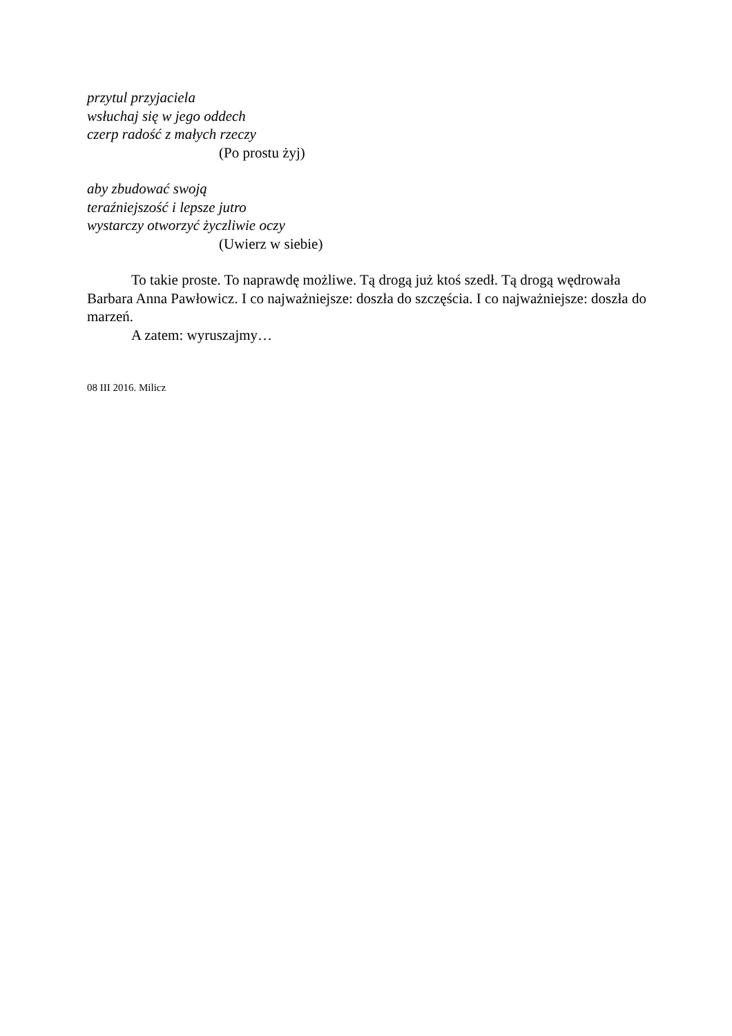przytul przyjaciela
wsłuchaj się w jego oddech
czerp radość z małych rzeczy
(Po prostu żyj)
aby zbudować swoją
teraźniejszość i lepsze jutro
wystarczy otworzyć życzliwie oczy
(Uwierz w siebie)
To takie proste. To naprawdę możliwe. Tą drogą już ktoś szedł. Tą drogą wędrowała Barbara Anna Pawłowicz. I co najważniejsze: doszła do szczęścia. I co najważniejsze: doszła do marzeń.
A zatem: wyruszajmy…
08 III 2016. Milicz